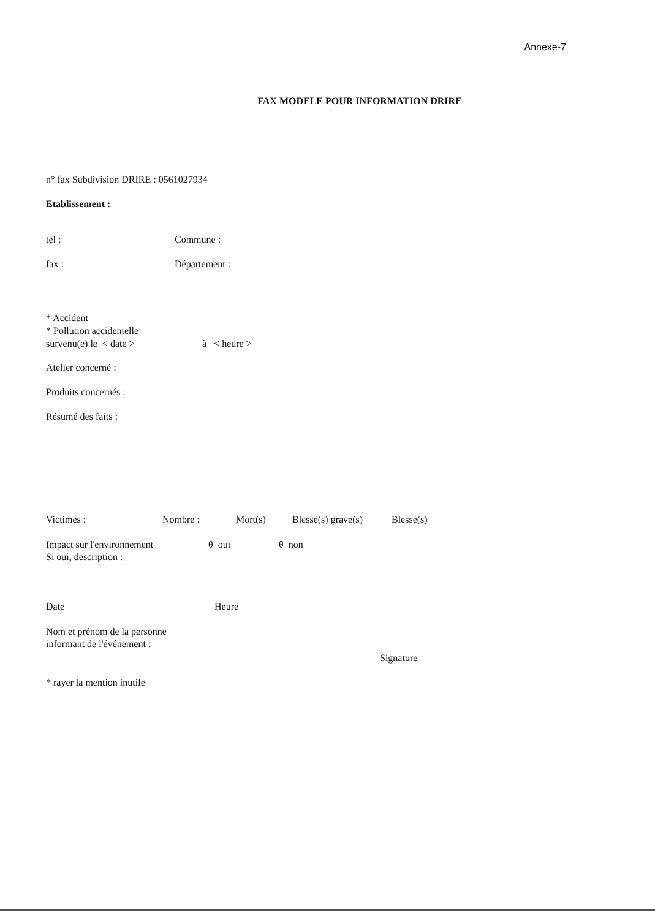Annexe-7
FAX MODELE POUR INFORMATION DRIRE
n° fax Subdivision DRIRE : 0561027934
Etablissement :
tél : Commune :
fax : Département :
* Accident
* Pollution accidentelle
survenu(e) le < date > à < heure >
Atelier concerné :
Produits concernés :
Résumé des faits :
Victimes : Nombre : Mort(s) Blessé(s) grave(s) Blessé(s)
Impact sur l'environnement θ oui θ non
Si oui, description :
Date Heure
Nom et prénom de la personne
informant de l'événement :
Signature
* rayer la mention inutile